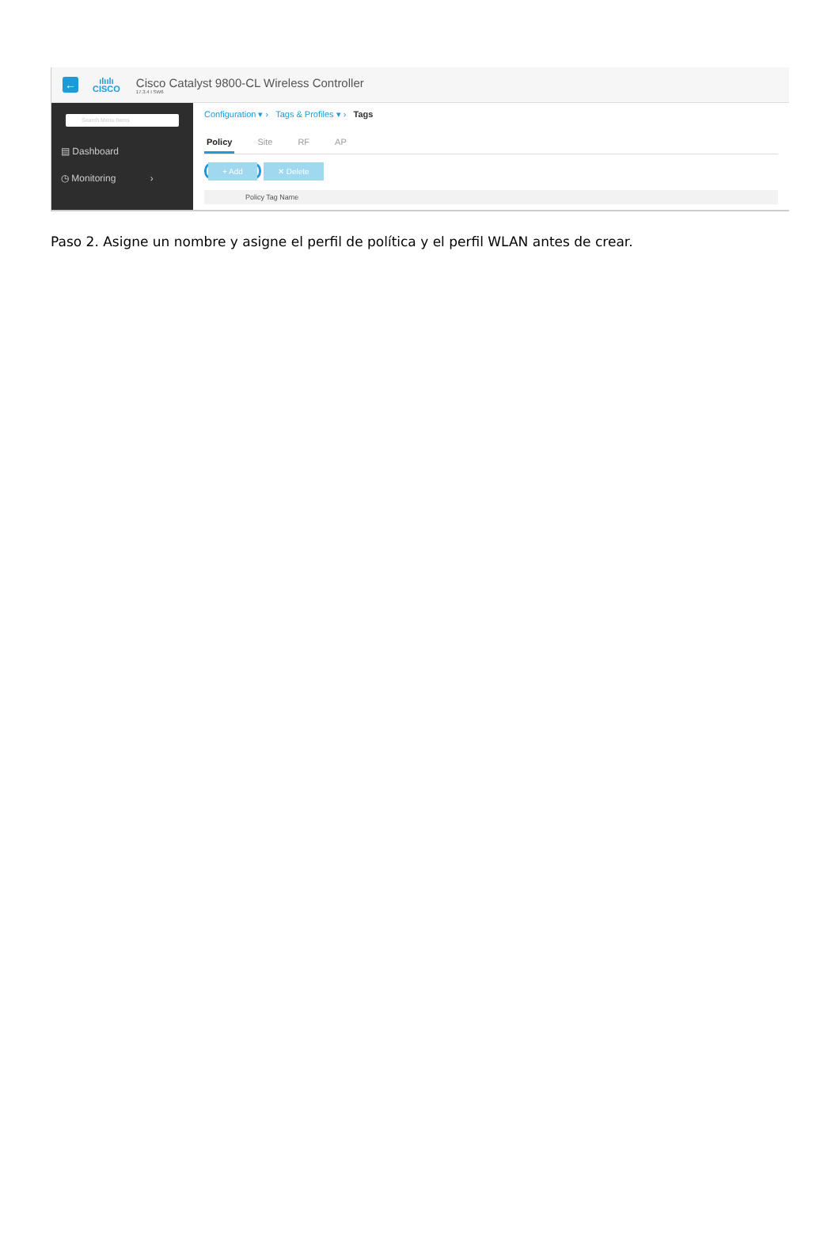←
ılıılı
CISCO
Cisco Catalyst 9800-CL Wireless Controller
17.3.4 I SW6
Search Menu Items
▤ Dashboard
◷ Monitoring ›
Configuration ▾ › Tags & Profiles ▾ › Tags
Policy Site RF AP
+ Add ✕ Delete
Policy Tag Name
Paso 2. Asigne un nombre y asigne el perfil de política y el perfil WLAN antes de crear.